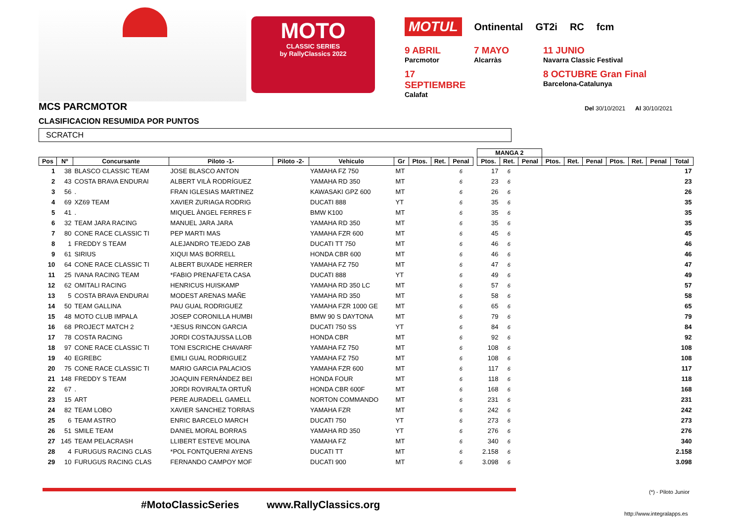MOTO
CLASSIC SERIES
by RallyClassics 2022
MOTUL Ontinental GT2i RC fcm
9 ABRIL
Parcmotor
7 MAYO
Alcarràs
11 JUNIO
Navarra Classic Festival
17 SEPTIEMBRE
Calafat
8 OCTUBRE Gran Final
Barcelona-Catalunya
MCS PARCMOTOR
Del 30/10/2021 Al 30/10/2021
CLASIFICACION RESUMIDA POR PUNTOS
SCRATCH
| | | | | | | | | | | | MANGA 2 | | | | | | | | | |
| --- | --- | --- | --- | --- | --- | --- | --- | --- | --- | --- | --- | --- | --- | --- | --- | --- | --- | --- | --- | --- |
| Pos | Nº | Concursante | Piloto -1- | Piloto -2- | Vehiculo | Gr | Ptos. | Ret. | Penal | | Ptos. | Ret. | Penal | Ptos. | Ret. | Penal | Ptos. | Ret. | Penal | Total |
| 1 | 38 | BLASCO CLASSIC TEAM | JOSE BLASCO ANTON | | YAMAHA FZ 750 | MT | | | 6 | | 17 | 6 | | | | | | | | 17 |
| 2 | 43 | COSTA BRAVA ENDURAI | ALBERT VILÀ RODRÍGUEZ | | YAMAHA RD 350 | MT | | | 6 | | 23 | 6 | | | | | | | | 23 |
| 3 | 56 | . | FRAN IGLESIAS MARTINEZ | | KAWASAKI GPZ 600 | MT | | | 6 | | 26 | 6 | | | | | | | | 26 |
| 4 | 69 | XZ69 TEAM | XAVIER ZURIAGA RODRIG | | DUCATI 888 | YT | | | 6 | | 35 | 6 | | | | | | | | 35 |
| 5 | 41 | . | MIQUEL ÀNGEL FERRES F | | BMW K100 | MT | | | 6 | | 35 | 6 | | | | | | | | 35 |
| 6 | 32 | TEAM JARA RACING | MANUEL JARA JARA | | YAMAHA RD 350 | MT | | | 6 | | 35 | 6 | | | | | | | | 35 |
| 7 | 80 | CONE RACE CLASSIC TI | PEP MARTI MAS | | YAMAHA FZR 600 | MT | | | 6 | | 45 | 6 | | | | | | | | 45 |
| 8 | 1 | FREDDY S TEAM | ALEJANDRO TEJEDO ZAB | | DUCATI TT 750 | MT | | | 6 | | 46 | 6 | | | | | | | | 46 |
| 9 | 61 | SIRIUS | XIQUI MAS BORRELL | | HONDA CBR 600 | MT | | | 6 | | 46 | 6 | | | | | | | | 46 |
| 10 | 64 | CONE RACE CLASSIC TI | ALBERT BUXADE HERRER | | YAMAHA FZ 750 | MT | | | 6 | | 47 | 6 | | | | | | | | 47 |
| 11 | 25 | IVANA RACING TEAM | *FABIO PRENAFETA CASA | | DUCATI 888 | YT | | | 6 | | 49 | 6 | | | | | | | | 49 |
| 12 | 62 | OMITALI RACING | HENRICUS HUISKAMP | | YAMAHA RD 350 LC | MT | | | 6 | | 57 | 6 | | | | | | | | 57 |
| 13 | 5 | COSTA BRAVA ENDURAI | MODEST ARENAS MAÑE | | YAMAHA RD 350 | MT | | | 6 | | 58 | 6 | | | | | | | | 58 |
| 14 | 50 | TEAM GALLINA | PAU GUAL RODRIGUEZ | | YAMAHA FZR 1000 GE | MT | | | 6 | | 65 | 6 | | | | | | | | 65 |
| 15 | 48 | MOTO CLUB IMPALA | JOSEP CORONILLA HUMBI | | BMW 90 S DAYTONA | MT | | | 6 | | 79 | 6 | | | | | | | | 79 |
| 16 | 68 | PROJECT MATCH 2 | *JESUS RINCON GARCIA | | DUCATI 750 SS | YT | | | 6 | | 84 | 6 | | | | | | | | 84 |
| 17 | 78 | COSTA RACING | JORDI COSTAJUSSA LLOB | | HONDA CBR | MT | | | 6 | | 92 | 6 | | | | | | | | 92 |
| 18 | 97 | CONE RACE CLASSIC TI | TONI ESCRICHE CHAVARF | | YAMAHA FZ 750 | MT | | | 6 | | 108 | 6 | | | | | | | | 108 |
| 19 | 40 | EGREBC | EMILI GUAL RODRIGUEZ | | YAMAHA FZ 750 | MT | | | 6 | | 108 | 6 | | | | | | | | 108 |
| 20 | 75 | CONE RACE CLASSIC TI | MARIO GARCIA PALACIOS | | YAMAHA FZR 600 | MT | | | 6 | | 117 | 6 | | | | | | | | 117 |
| 21 | 148 | FREDDY S TEAM | JOAQUIN FERNÁNDEZ BEI | | HONDA FOUR | MT | | | 6 | | 118 | 6 | | | | | | | | 118 |
| 22 | 67 | . | JORDI ROVIRALTA ORTUÑ | | HONDA CBR 600F | MT | | | 6 | | 168 | 6 | | | | | | | | 168 |
| 23 | 15 | ART | PERE AURADELL GAMELL | | NORTON COMMANDO | MT | | | 6 | | 231 | 6 | | | | | | | | 231 |
| 24 | 82 | TEAM LOBO | XAVIER SANCHEZ TORRAS | | YAMAHA FZR | MT | | | 6 | | 242 | 6 | | | | | | | | 242 |
| 25 | 6 | TEAM ASTRO | ENRIC BARCELO MARCH | | DUCATI 750 | YT | | | 6 | | 273 | 6 | | | | | | | | 273 |
| 26 | 51 | SMILE TEAM | DANIEL MORAL BORRAS | | YAMAHA RD 350 | YT | | | 6 | | 276 | 6 | | | | | | | | 276 |
| 27 | 145 | TEAM PELACRASH | LLIBERT ESTEVE MOLINA | | YAMAHA FZ | MT | | | 6 | | 340 | 6 | | | | | | | | 340 |
| 28 | 4 | FURUGUS RACING CLAS | *POL FONTQUERNI AYENS | | DUCATI TT | MT | | | 6 | | 2.158 | 6 | | | | | | | | 2.158 |
| 29 | 10 | FURUGUS RACING CLAS | FERNANDO CAMPOY MOF | | DUCATI 900 | MT | | | 6 | | 3.098 | 6 | | | | | | | | 3.098 |
(*) - Piloto Junior
#MotoClassicSeries www.RallyClassics.org
http://www.integralapps.es